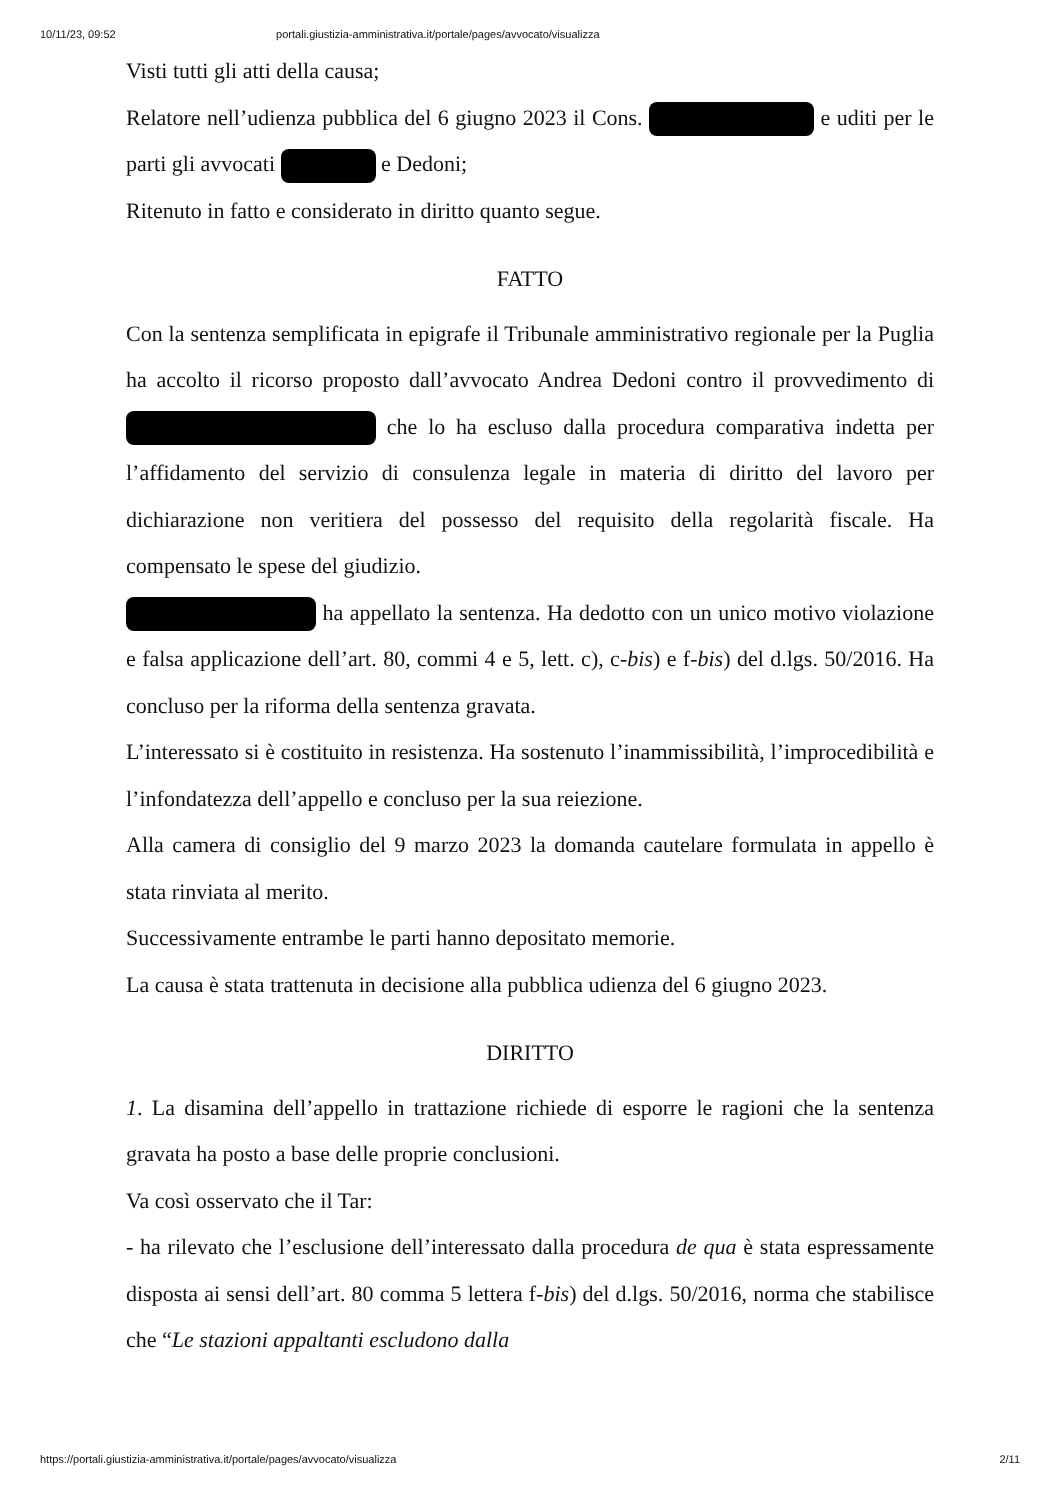10/11/23, 09:52 portali.giustizia-amministrativa.it/portale/pages/avvocato/visualizza
Visti tutti gli atti della causa;
Relatore nell’udienza pubblica del 6 giugno 2023 il Cons. e uditi per le parti gli avvocati e Dedoni;
Ritenuto in fatto e considerato in diritto quanto segue.
FATTO
Con la sentenza semplificata in epigrafe il Tribunale amministrativo regionale per la Puglia ha accolto il ricorso proposto dall’avvocato Andrea Dedoni contro il provvedimento di che lo ha escluso dalla procedura comparativa indetta per l’affidamento del servizio di consulenza legale in materia di diritto del lavoro per dichiarazione non veritiera del possesso del requisito della regolarità fiscale. Ha compensato le spese del giudizio.
ha appellato la sentenza. Ha dedotto con un unico motivo violazione e falsa applicazione dell’art. 80, commi 4 e 5, lett. c), c-bis) e f-bis) del d.lgs. 50/2016. Ha concluso per la riforma della sentenza gravata.
L’interessato si è costituito in resistenza. Ha sostenuto l’inammissibilità, l’improcedibilità e l’infondatezza dell’appello e concluso per la sua reiezione.
Alla camera di consiglio del 9 marzo 2023 la domanda cautelare formulata in appello è stata rinviata al merito.
Successivamente entrambe le parti hanno depositato memorie.
La causa è stata trattenuta in decisione alla pubblica udienza del 6 giugno 2023.
DIRITTO
1. La disamina dell’appello in trattazione richiede di esporre le ragioni che la sentenza gravata ha posto a base delle proprie conclusioni.
Va così osservato che il Tar:
- ha rilevato che l’esclusione dell’interessato dalla procedura de qua è stata espressamente disposta ai sensi dell’art. 80 comma 5 lettera f-bis) del d.lgs. 50/2016, norma che stabilisce che “Le stazioni appaltanti escludono dalla
https://portali.giustizia-amministrativa.it/portale/pages/avvocato/visualizza 2/11